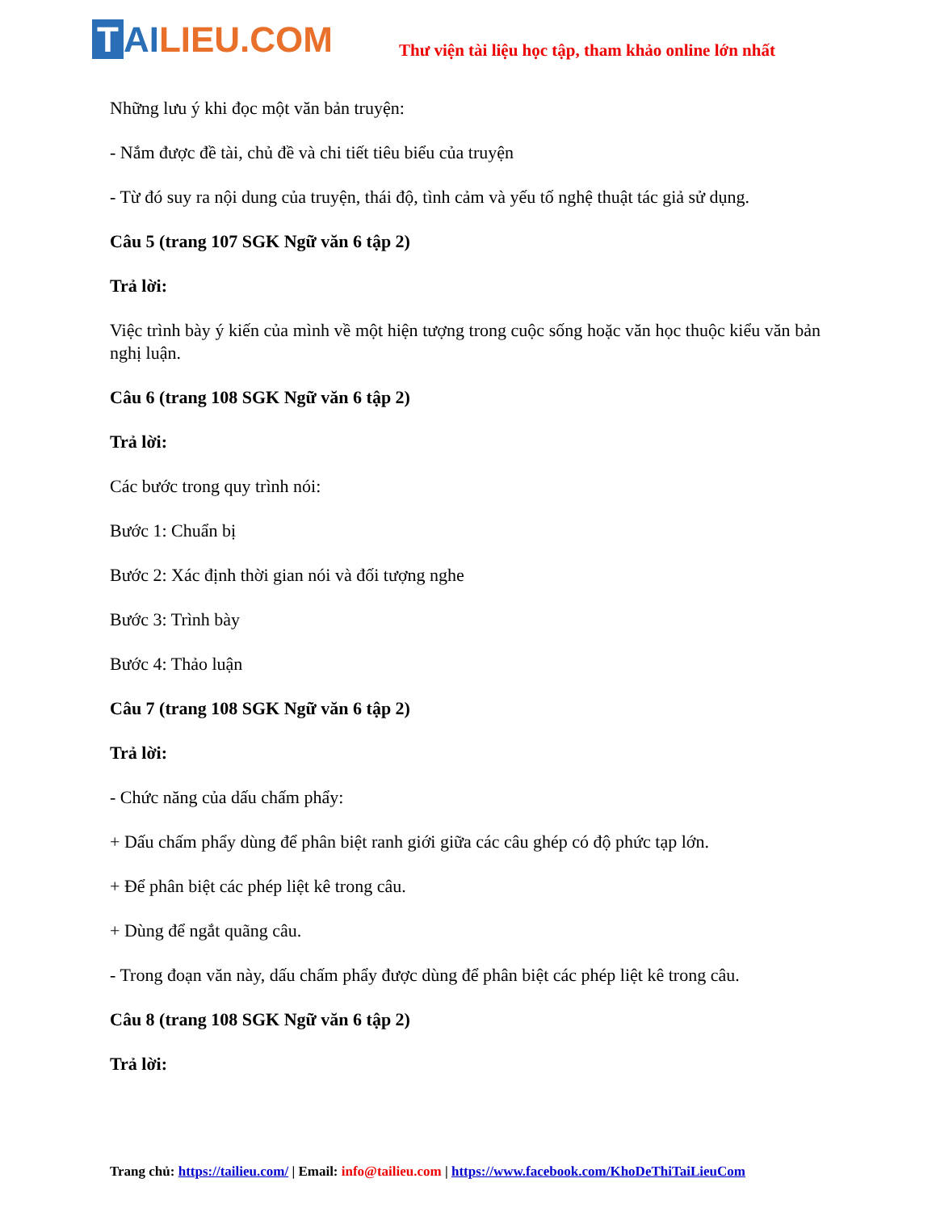T AI LIEU.COM
Thư viện tài liệu học tập, tham khảo online lớn nhất
Những lưu ý khi đọc một văn bản truyện:
- Nắm được đề tài, chủ đề và chi tiết tiêu biểu của truyện
- Từ đó suy ra nội dung của truyện, thái độ, tình cảm và yếu tố nghệ thuật tác giả sử dụng.
Câu 5 (trang 107 SGK Ngữ văn 6 tập 2)
Trả lời:
Việc trình bày ý kiến của mình về một hiện tượng trong cuộc sống hoặc văn học thuộc kiểu văn bản nghị luận.
Câu 6 (trang 108 SGK Ngữ văn 6 tập 2)
Trả lời:
Các bước trong quy trình nói:
Bước 1: Chuẩn bị
Bước 2: Xác định thời gian nói và đối tượng nghe
Bước 3: Trình bày
Bước 4: Thảo luận
Câu 7 (trang 108 SGK Ngữ văn 6 tập 2)
Trả lời:
- Chức năng của dấu chấm phẩy:
+ Dấu chấm phẩy dùng để phân biệt ranh giới giữa các câu ghép có độ phức tạp lớn.
+ Để phân biệt các phép liệt kê trong câu.
+ Dùng để ngắt quãng câu.
- Trong đoạn văn này, dấu chấm phẩy được dùng để phân biệt các phép liệt kê trong câu.
Câu 8 (trang 108 SGK Ngữ văn 6 tập 2)
Trả lời:
Trang chủ: https://tailieu.com/ | Email: info@tailieu.com | https://www.facebook.com/KhoDeThiTaiLieuCom